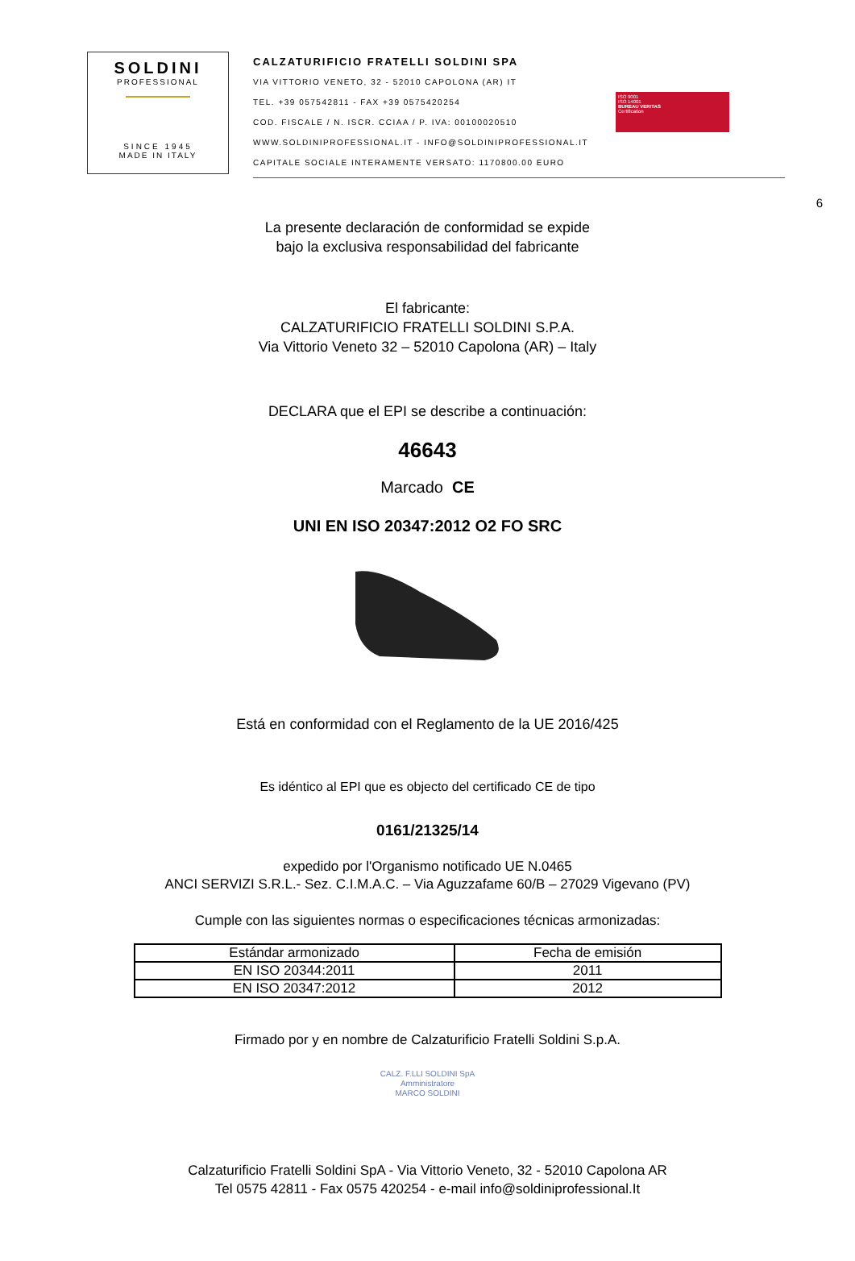SOLDINI
PROFESSIONAL
SINCE 1945
MADE IN ITALY
CALZATURIFICIO FRATELLI SOLDINI SPA
VIA VITTORIO VENETO, 32 - 52010 CAPOLONA (AR) IT
TEL. +39 057542811 - FAX +39 0575420254
COD. FISCALE / N. ISCR. CCIAA / P. IVA: 00100020510
WWW.SOLDINIPROFESSIONAL.IT - INFO@SOLDINIPROFESSIONAL.IT
CAPITALE SOCIALE INTERAMENTE VERSATO: 1170800.00 EURO
ISO 9001
ISO 14001
BUREAU VERITAS
Certification
6
La presente declaración de conformidad se expide
bajo la exclusiva responsabilidad del fabricante
El fabricante:
CALZATURIFICIO FRATELLI SOLDINI S.P.A.
Via Vittorio Veneto 32 – 52010 Capolona (AR) – Italy
DECLARA que el EPI se describe a continuación:
46643
Marcado CE
UNI EN ISO 20347:2012 O2 FO SRC
Está en conformidad con el Reglamento de la UE 2016/425
Es idéntico al EPI que es objecto del certificado CE de tipo
0161/21325/14
expedido por l'Organismo notificado UE N.0465
ANCI SERVIZI S.R.L.- Sez. C.I.M.A.C. – Via Aguzzafame 60/B – 27029 Vigevano (PV)
Cumple con las siguientes normas o especificaciones técnicas armonizadas:
| Estándar armonizado | Fecha de emisión |
| --- | --- |
| EN ISO 20344:2011 | 2011 |
| EN ISO 20347:2012 | 2012 |
Firmado por y en nombre de Calzaturificio Fratelli Soldini S.p.A.
CALZ. F.LLI SOLDINI SpA
Amministratore
MARCO SOLDINI
Calzaturificio Fratelli Soldini SpA - Via Vittorio Veneto, 32 - 52010 Capolona AR
Tel 0575 42811 - Fax 0575 420254 - e-mail info@soldiniprofessional.It